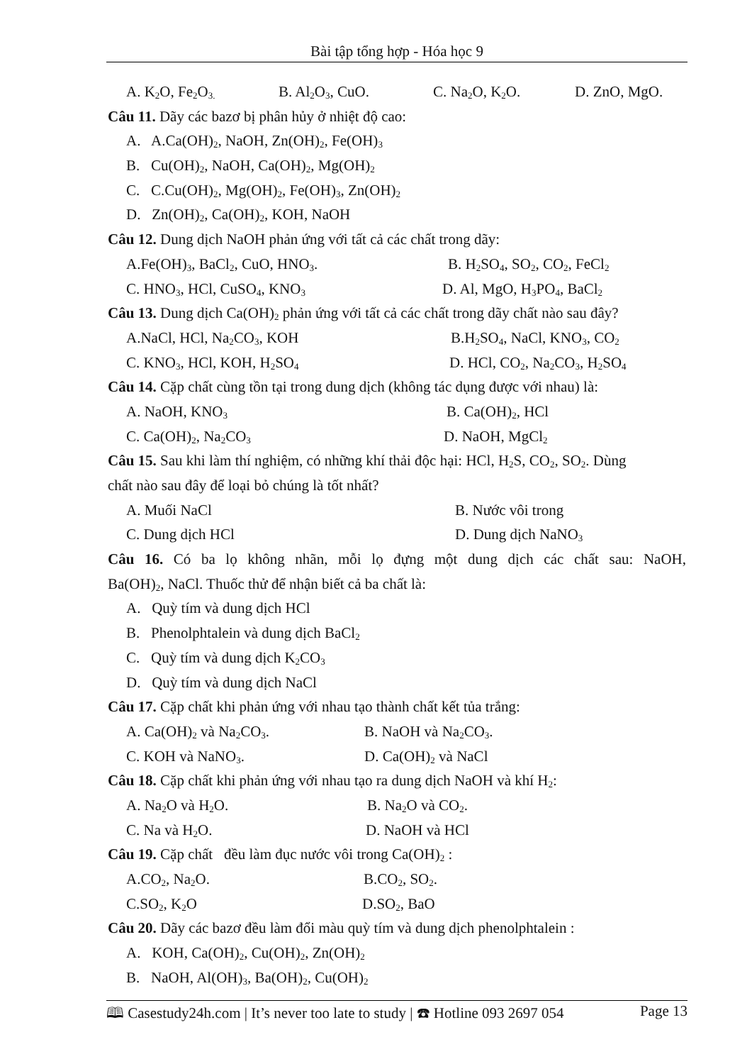Bài tập tổng hợp - Hóa học 9
A. K<sub>2</sub>O, Fe<sub>2</sub>O<sub>3.</sub> B. Al<sub>2</sub>O<sub>3</sub>, CuO. C. Na<sub>2</sub>O, K<sub>2</sub>O. D. ZnO, MgO.
Câu 11. Dãy các bazơ bị phân hủy ở nhiệt độ cao:
A. A.Ca(OH)<sub>2</sub>, NaOH, Zn(OH)<sub>2</sub>, Fe(OH)<sub>3</sub>
B. Cu(OH)<sub>2</sub>, NaOH, Ca(OH)<sub>2</sub>, Mg(OH)<sub>2</sub>
C. C.Cu(OH)<sub>2</sub>, Mg(OH)<sub>2</sub>, Fe(OH)<sub>3</sub>, Zn(OH)<sub>2</sub>
D. Zn(OH)<sub>2</sub>, Ca(OH)<sub>2</sub>, KOH, NaOH
Câu 12. Dung dịch NaOH phản ứng với tất cả các chất trong dãy:
A.Fe(OH)<sub>3</sub>, BaCl<sub>2</sub>, CuO, HNO<sub>3</sub>. B. H<sub>2</sub>SO<sub>4</sub>, SO<sub>2</sub>, CO<sub>2</sub>, FeCl<sub>2</sub>
C. HNO<sub>3</sub>, HCl, CuSO<sub>4</sub>, KNO<sub>3</sub> D. Al, MgO, H<sub>3</sub>PO<sub>4</sub>, BaCl<sub>2</sub>
Câu 13. Dung dịch Ca(OH)<sub>2</sub> phản ứng với tất cả các chất trong dãy chất nào sau đây?
A.NaCl, HCl, Na<sub>2</sub>CO<sub>3</sub>, KOH B.H<sub>2</sub>SO<sub>4</sub>, NaCl, KNO<sub>3</sub>, CO<sub>2</sub>
C. KNO<sub>3</sub>, HCl, KOH, H<sub>2</sub>SO<sub>4</sub> D. HCl, CO<sub>2</sub>, Na<sub>2</sub>CO<sub>3</sub>, H<sub>2</sub>SO<sub>4</sub>
Câu 14. Cặp chất cùng tồn tại trong dung dịch (không tác dụng được với nhau) là:
A. NaOH, KNO<sub>3</sub> B. Ca(OH)<sub>2</sub>, HCl
C. Ca(OH)<sub>2</sub>, Na<sub>2</sub>CO<sub>3</sub> D. NaOH, MgCl<sub>2</sub>
Câu 15. Sau khi làm thí nghiệm, có những khí thải độc hại: HCl, H<sub>2</sub>S, CO<sub>2</sub>, SO<sub>2</sub>. Dùng
chất nào sau đây để loại bỏ chúng là tốt nhất?
A. Muối NaCl B. Nước vôi trong
C. Dung dịch HCl D. Dung dịch NaNO<sub>3</sub>
Câu 16. Có ba lọ không nhãn, mỗi lọ đựng một dung dịch các chất sau: NaOH,
Ba(OH)<sub>2</sub>, NaCl. Thuốc thử để nhận biết cả ba chất là:
A. Quỳ tím và dung dịch HCl
B. Phenolphtalein và dung dịch BaCl<sub>2</sub>
C. Quỳ tím và dung dịch K<sub>2</sub>CO<sub>3</sub>
D. Quỳ tím và dung dịch NaCl
Câu 17. Cặp chất khi phản ứng với nhau tạo thành chất kết tủa trắng:
A. Ca(OH)<sub>2</sub> và Na<sub>2</sub>CO<sub>3</sub>. B. NaOH và Na<sub>2</sub>CO<sub>3</sub>.
C. KOH và NaNO<sub>3</sub>. D. Ca(OH)<sub>2</sub> và NaCl
Câu 18. Cặp chất khi phản ứng với nhau tạo ra dung dịch NaOH và khí H<sub>2</sub>:
A. Na<sub>2</sub>O và H<sub>2</sub>O. B. Na<sub>2</sub>O và CO<sub>2</sub>.
C. Na và H<sub>2</sub>O. D. NaOH và HCl
Câu 19. Cặp chất đều làm đục nước vôi trong Ca(OH)<sub>2</sub> :
A.CO<sub>2</sub>, Na<sub>2</sub>O. B.CO<sub>2</sub>, SO<sub>2</sub>.
C.SO<sub>2</sub>, K<sub>2</sub>O D.SO<sub>2</sub>, BaO
Câu 20. Dãy các bazơ đều làm đổi màu quỳ tím và dung dịch phenolphtalein :
A. KOH, Ca(OH)<sub>2</sub>, Cu(OH)<sub>2</sub>, Zn(OH)<sub>2</sub>
B. NaOH, Al(OH)<sub>3</sub>, Ba(OH)<sub>2</sub>, Cu(OH)<sub>2</sub>
🕮 Casestudy24h.com | It’s never too late to study | ☎ Hotline 093 2697 054 Page 13